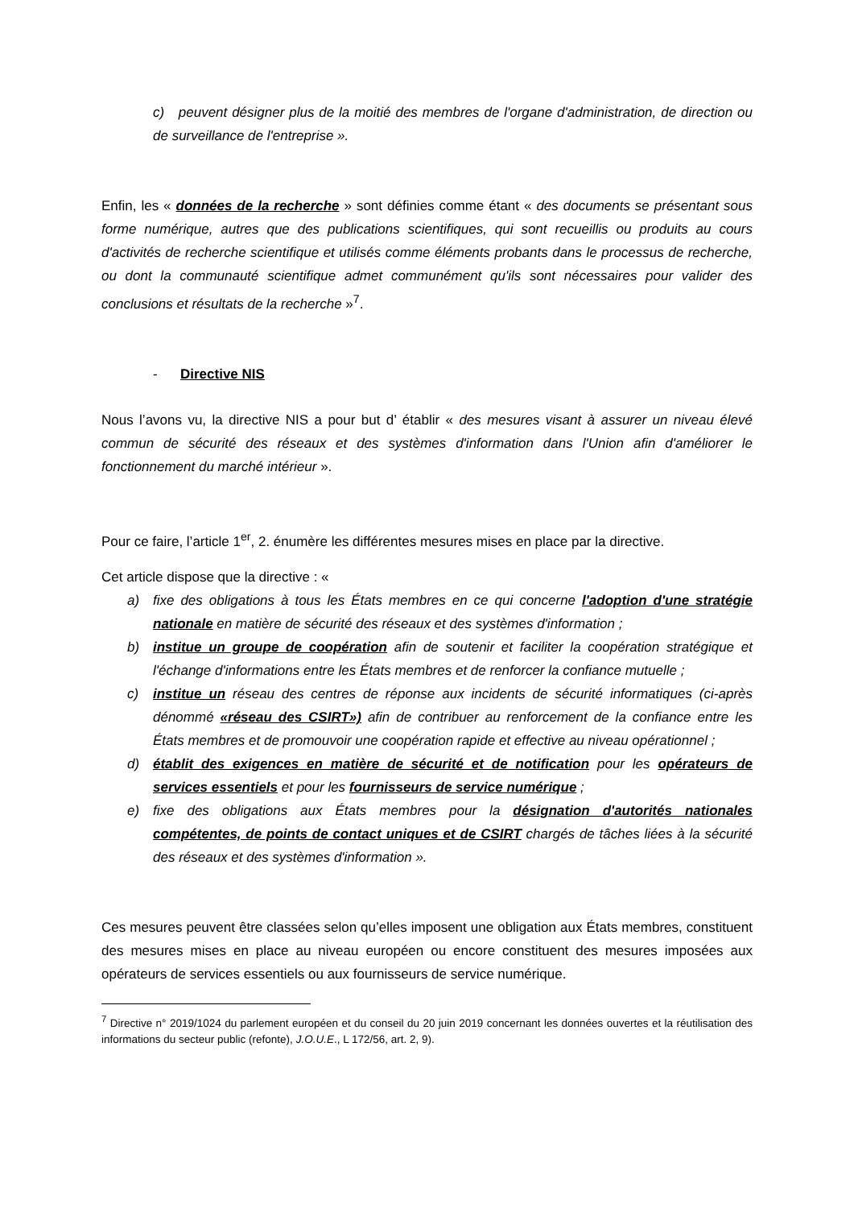c) peuvent désigner plus de la moitié des membres de l'organe d'administration, de direction ou de surveillance de l'entreprise ».
Enfin, les « données de la recherche » sont définies comme étant « des documents se présentant sous forme numérique, autres que des publications scientifiques, qui sont recueillis ou produits au cours d'activités de recherche scientifique et utilisés comme éléments probants dans le processus de recherche, ou dont la communauté scientifique admet communément qu'ils sont nécessaires pour valider des conclusions et résultats de la recherche »<sup>7</sup>.
- Directive NIS
Nous l’avons vu, la directive NIS a pour but d’ établir « des mesures visant à assurer un niveau élevé commun de sécurité des réseaux et des systèmes d'information dans l'Union afin d'améliorer le fonctionnement du marché intérieur ».
Pour ce faire, l’article 1<sup>er</sup>, 2. énumère les différentes mesures mises en place par la directive.
Cet article dispose que la directive : «
a) fixe des obligations à tous les États membres en ce qui concerne l'adoption d'une stratégie nationale en matière de sécurité des réseaux et des systèmes d'information ;
b) institue un groupe de coopération afin de soutenir et faciliter la coopération stratégique et l'échange d'informations entre les États membres et de renforcer la confiance mutuelle ;
c) institue un réseau des centres de réponse aux incidents de sécurité informatiques (ci-après dénommé «réseau des CSIRT») afin de contribuer au renforcement de la confiance entre les États membres et de promouvoir une coopération rapide et effective au niveau opérationnel ;
d) établit des exigences en matière de sécurité et de notification pour les opérateurs de services essentiels et pour les fournisseurs de service numérique ;
e) fixe des obligations aux États membres pour la désignation d'autorités nationales compétentes, de points de contact uniques et de CSIRT chargés de tâches liées à la sécurité des réseaux et des systèmes d'information ».
Ces mesures peuvent être classées selon qu’elles imposent une obligation aux États membres, constituent des mesures mises en place au niveau européen ou encore constituent des mesures imposées aux opérateurs de services essentiels ou aux fournisseurs de service numérique.
<sup>7</sup> Directive n° 2019/1024 du parlement européen et du conseil du 20 juin 2019 concernant les données ouvertes et la réutilisation des informations du secteur public (refonte), J.O.U.E., L 172/56, art. 2, 9).